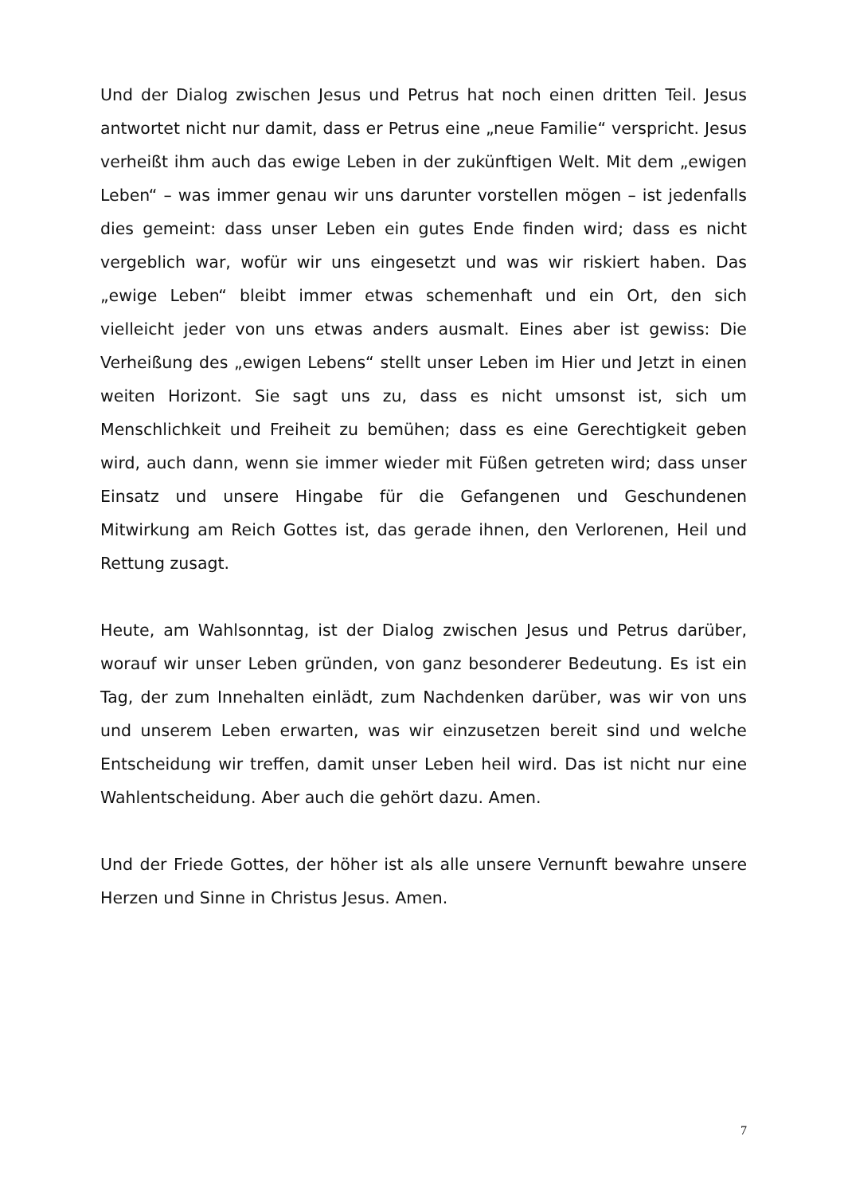Und der Dialog zwischen Jesus und Petrus hat noch einen dritten Teil. Jesus antwortet nicht nur damit, dass er Petrus eine „neue Familie“ verspricht. Jesus verheißt ihm auch das ewige Leben in der zukünftigen Welt. Mit dem „ewigen Leben“ – was immer genau wir uns darunter vorstellen mögen – ist jedenfalls dies gemeint: dass unser Leben ein gutes Ende finden wird; dass es nicht vergeblich war, wofür wir uns eingesetzt und was wir riskiert haben. Das „ewige Leben“ bleibt immer etwas schemenhaft und ein Ort, den sich vielleicht jeder von uns etwas anders ausmalt. Eines aber ist gewiss: Die Verheißung des „ewigen Lebens“ stellt unser Leben im Hier und Jetzt in einen weiten Horizont. Sie sagt uns zu, dass es nicht umsonst ist, sich um Menschlichkeit und Freiheit zu bemühen; dass es eine Gerechtigkeit geben wird, auch dann, wenn sie immer wieder mit Füßen getreten wird; dass unser Einsatz und unsere Hingabe für die Gefangenen und Geschundenen Mitwirkung am Reich Gottes ist, das gerade ihnen, den Verlorenen, Heil und Rettung zusagt.
Heute, am Wahlsonntag, ist der Dialog zwischen Jesus und Petrus darüber, worauf wir unser Leben gründen, von ganz besonderer Bedeutung. Es ist ein Tag, der zum Innehalten einlädt, zum Nachdenken darüber, was wir von uns und unserem Leben erwarten, was wir einzusetzen bereit sind und welche Entscheidung wir treffen, damit unser Leben heil wird. Das ist nicht nur eine Wahlentscheidung. Aber auch die gehört dazu. Amen.
Und der Friede Gottes, der höher ist als alle unsere Vernunft bewahre unsere Herzen und Sinne in Christus Jesus. Amen.
7